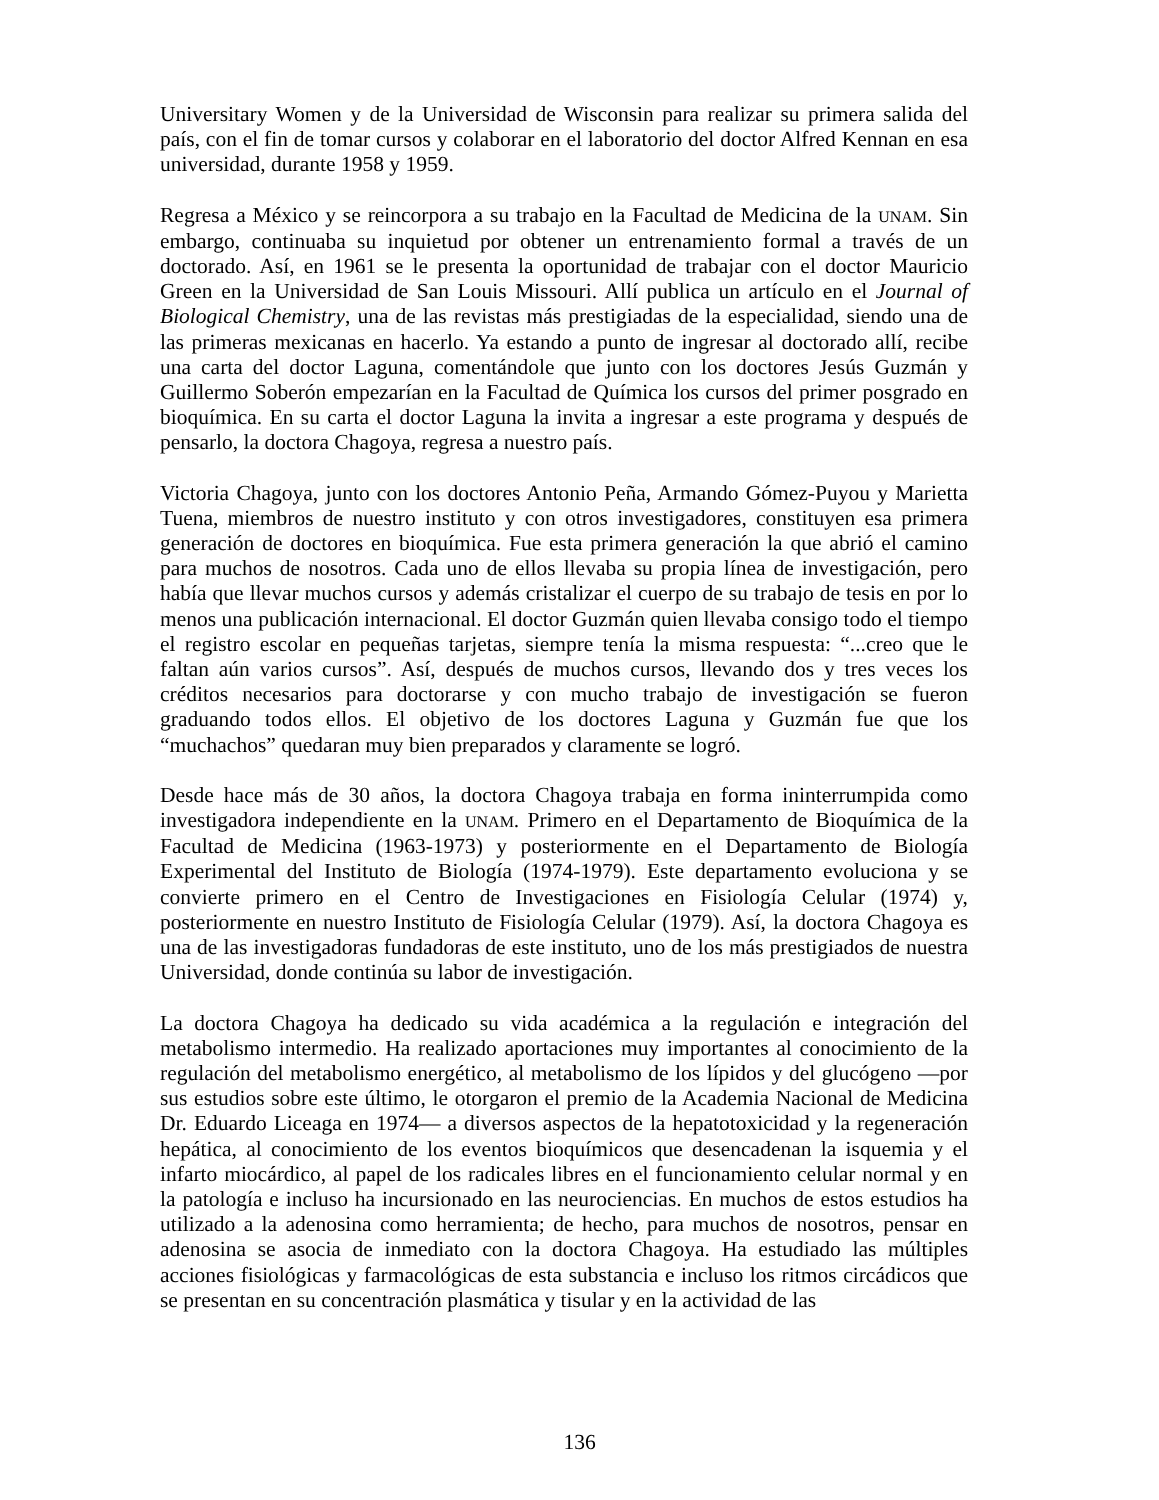Universitary Women y de la Universidad de Wisconsin para realizar su primera salida del país, con el fin de tomar cursos y colaborar en el laboratorio del doctor Alfred Kennan en esa universidad, durante 1958 y 1959.
Regresa a México y se reincorpora a su trabajo en la Facultad de Medicina de la UNAM. Sin embargo, continuaba su inquietud por obtener un entrenamiento formal a través de un doctorado. Así, en 1961 se le presenta la oportunidad de trabajar con el doctor Mauricio Green en la Universidad de San Louis Missouri. Allí publica un artículo en el Journal of Biological Chemistry, una de las revistas más prestigiadas de la especialidad, siendo una de las primeras mexicanas en hacerlo. Ya estando a punto de ingresar al doctorado allí, recibe una carta del doctor Laguna, comentándole que junto con los doctores Jesús Guzmán y Guillermo Soberón empezarían en la Facultad de Química los cursos del primer posgrado en bioquímica. En su carta el doctor Laguna la invita a ingresar a este programa y después de pensarlo, la doctora Chagoya, regresa a nuestro país.
Victoria Chagoya, junto con los doctores Antonio Peña, Armando Gómez-Puyou y Marietta Tuena, miembros de nuestro instituto y con otros investigadores, constituyen esa primera generación de doctores en bioquímica. Fue esta primera generación la que abrió el camino para muchos de nosotros. Cada uno de ellos llevaba su propia línea de investigación, pero había que llevar muchos cursos y además cristalizar el cuerpo de su trabajo de tesis en por lo menos una publicación internacional. El doctor Guzmán quien llevaba consigo todo el tiempo el registro escolar en pequeñas tarjetas, siempre tenía la misma respuesta: “...creo que le faltan aún varios cursos”. Así, después de muchos cursos, llevando dos y tres veces los créditos necesarios para doctorarse y con mucho trabajo de investigación se fueron graduando todos ellos. El objetivo de los doctores Laguna y Guzmán fue que los “muchachos” quedaran muy bien preparados y claramente se logró.
Desde hace más de 30 años, la doctora Chagoya trabaja en forma ininterrumpida como investigadora independiente en la UNAM. Primero en el Departamento de Bioquímica de la Facultad de Medicina (1963-1973) y posteriormente en el Departamento de Biología Experimental del Instituto de Biología (1974-1979). Este departamento evoluciona y se convierte primero en el Centro de Investigaciones en Fisiología Celular (1974) y, posteriormente en nuestro Instituto de Fisiología Celular (1979). Así, la doctora Chagoya es una de las investigadoras fundadoras de este instituto, uno de los más prestigiados de nuestra Universidad, donde continúa su labor de investigación.
La doctora Chagoya ha dedicado su vida académica a la regulación e integración del metabolismo intermedio. Ha realizado aportaciones muy importantes al conocimiento de la regulación del metabolismo energético, al metabolismo de los lípidos y del glucógeno —por sus estudios sobre este último, le otorgaron el premio de la Academia Nacional de Medicina Dr. Eduardo Liceaga en 1974— a diversos aspectos de la hepatotoxicidad y la regeneración hepática, al conocimiento de los eventos bioquímicos que desencadenan la isquemia y el infarto miocárdico, al papel de los radicales libres en el funcionamiento celular normal y en la patología e incluso ha incursionado en las neurociencias. En muchos de estos estudios ha utilizado a la adenosina como herramienta; de hecho, para muchos de nosotros, pensar en adenosina se asocia de inmediato con la doctora Chagoya. Ha estudiado las múltiples acciones fisiológicas y farmacológicas de esta substancia e incluso los ritmos circádicos que se presentan en su concentración plasmática y tisular y en la actividad de las
136